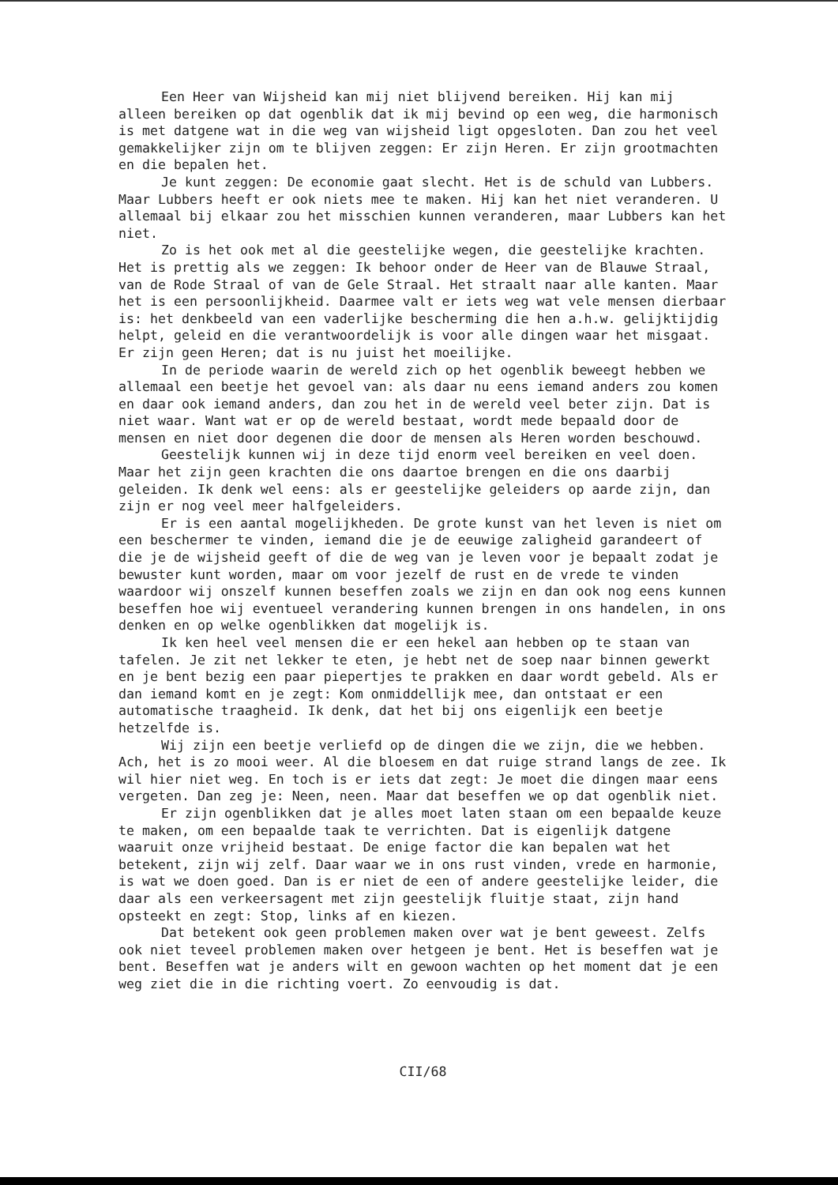Een Heer van Wijsheid kan mij niet blijvend bereiken. Hij kan mij alleen bereiken op dat ogenblik dat ik mij bevind op een weg, die harmonisch is met datgene wat in die weg van wijsheid ligt opgesloten. Dan zou het veel gemakkelijker zijn om te blijven zeggen: Er zijn Heren. Er zijn grootmachten en die bepalen het.
Je kunt zeggen: De economie gaat slecht. Het is de schuld van Lubbers. Maar Lubbers heeft er ook niets mee te maken. Hij kan het niet veranderen. U allemaal bij elkaar zou het misschien kunnen veranderen, maar Lubbers kan het niet.
Zo is het ook met al die geestelijke wegen, die geestelijke krachten. Het is prettig als we zeggen: Ik behoor onder de Heer van de Blauwe Straal, van de Rode Straal of van de Gele Straal. Het straalt naar alle kanten. Maar het is een persoonlijkheid. Daarmee valt er iets weg wat vele mensen dierbaar is: het denkbeeld van een vaderlijke bescherming die hen a.h.w. gelijktijdig helpt, geleid en die verantwoordelijk is voor alle dingen waar het misgaat. Er zijn geen Heren; dat is nu juist het moeilijke.
In de periode waarin de wereld zich op het ogenblik beweegt hebben we allemaal een beetje het gevoel van: als daar nu eens iemand anders zou komen en daar ook iemand anders, dan zou het in de wereld veel beter zijn. Dat is niet waar. Want wat er op de wereld bestaat, wordt mede bepaald door de mensen en niet door degenen die door de mensen als Heren worden beschouwd.
Geestelijk kunnen wij in deze tijd enorm veel bereiken en veel doen. Maar het zijn geen krachten die ons daartoe brengen en die ons daarbij geleiden. Ik denk wel eens: als er geestelijke geleiders op aarde zijn, dan zijn er nog veel meer halfgeleiders.
Er is een aantal mogelijkheden. De grote kunst van het leven is niet om een beschermer te vinden, iemand die je de eeuwige zaligheid garandeert of die je de wijsheid geeft of die de weg van je leven voor je bepaalt zodat je bewuster kunt worden, maar om voor jezelf de rust en de vrede te vinden waardoor wij onszelf kunnen beseffen zoals we zijn en dan ook nog eens kunnen beseffen hoe wij eventueel verandering kunnen brengen in ons handelen, in ons denken en op welke ogenblikken dat mogelijk is.
Ik ken heel veel mensen die er een hekel aan hebben op te staan van tafelen. Je zit net lekker te eten, je hebt net de soep naar binnen gewerkt en je bent bezig een paar piepertjes te prakken en daar wordt gebeld. Als er dan iemand komt en je zegt: Kom onmiddellijk mee, dan ontstaat er een automatische traagheid. Ik denk, dat het bij ons eigenlijk een beetje hetzelfde is.
Wij zijn een beetje verliefd op de dingen die we zijn, die we hebben. Ach, het is zo mooi weer. Al die bloesem en dat ruige strand langs de zee. Ik wil hier niet weg. En toch is er iets dat zegt: Je moet die dingen maar eens vergeten. Dan zeg je: Neen, neen. Maar dat beseffen we op dat ogenblik niet.
Er zijn ogenblikken dat je alles moet laten staan om een bepaalde keuze te maken, om een bepaalde taak te verrichten. Dat is eigenlijk datgene waaruit onze vrijheid bestaat. De enige factor die kan bepalen wat het betekent, zijn wij zelf. Daar waar we in ons rust vinden, vrede en harmonie, is wat we doen goed. Dan is er niet de een of andere geestelijke leider, die daar als een verkeersagent met zijn geestelijk fluitje staat, zijn hand opsteekt en zegt: Stop, links af en kiezen.
Dat betekent ook geen problemen maken over wat je bent geweest. Zelfs ook niet teveel problemen maken over hetgeen je bent. Het is beseffen wat je bent. Beseffen wat je anders wilt en gewoon wachten op het moment dat je een weg ziet die in die richting voert. Zo eenvoudig is dat.
CII/68